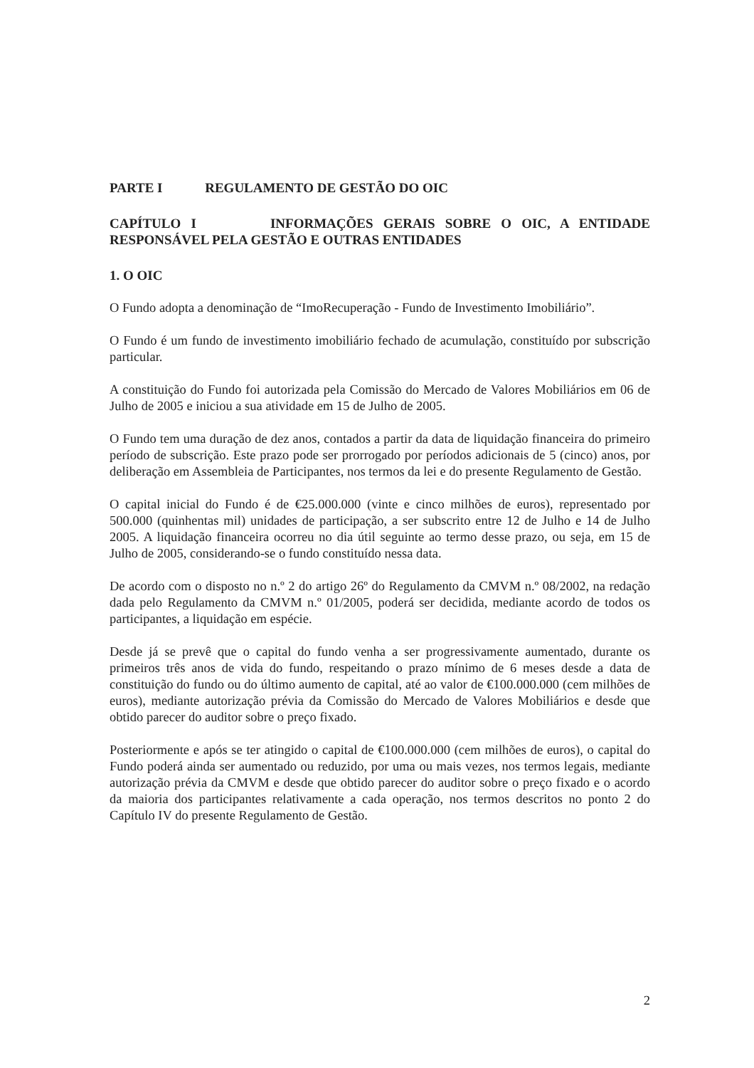PARTE I REGULAMENTO DE GESTÃO DO OIC
CAPÍTULO I INFORMAÇÕES GERAIS SOBRE O OIC, A ENTIDADE RESPONSÁVEL PELA GESTÃO E OUTRAS ENTIDADES
1. O OIC
O Fundo adopta a denominação de “ImoRecuperação - Fundo de Investimento Imobiliário”.
O Fundo é um fundo de investimento imobiliário fechado de acumulação, constituído por subscrição particular.
A constituição do Fundo foi autorizada pela Comissão do Mercado de Valores Mobiliários em 06 de Julho de 2005 e iniciou a sua atividade em 15 de Julho de 2005.
O Fundo tem uma duração de dez anos, contados a partir da data de liquidação financeira do primeiro período de subscrição. Este prazo pode ser prorrogado por períodos adicionais de 5 (cinco) anos, por deliberação em Assembleia de Participantes, nos termos da lei e do presente Regulamento de Gestão.
O capital inicial do Fundo é de €25.000.000 (vinte e cinco milhões de euros), representado por 500.000 (quinhentas mil) unidades de participação, a ser subscrito entre 12 de Julho e 14 de Julho 2005. A liquidação financeira ocorreu no dia útil seguinte ao termo desse prazo, ou seja, em 15 de Julho de 2005, considerando-se o fundo constituído nessa data.
De acordo com o disposto no n.º 2 do artigo 26º do Regulamento da CMVM n.º 08/2002, na redação dada pelo Regulamento da CMVM n.º 01/2005, poderá ser decidida, mediante acordo de todos os participantes, a liquidação em espécie.
Desde já se prevê que o capital do fundo venha a ser progressivamente aumentado, durante os primeiros três anos de vida do fundo, respeitando o prazo mínimo de 6 meses desde a data de constituição do fundo ou do último aumento de capital, até ao valor de €100.000.000 (cem milhões de euros), mediante autorização prévia da Comissão do Mercado de Valores Mobiliários e desde que obtido parecer do auditor sobre o preço fixado.
Posteriormente e após se ter atingido o capital de €100.000.000 (cem milhões de euros), o capital do Fundo poderá ainda ser aumentado ou reduzido, por uma ou mais vezes, nos termos legais, mediante autorização prévia da CMVM e desde que obtido parecer do auditor sobre o preço fixado e o acordo da maioria dos participantes relativamente a cada operação, nos termos descritos no ponto 2 do Capítulo IV do presente Regulamento de Gestão.
2